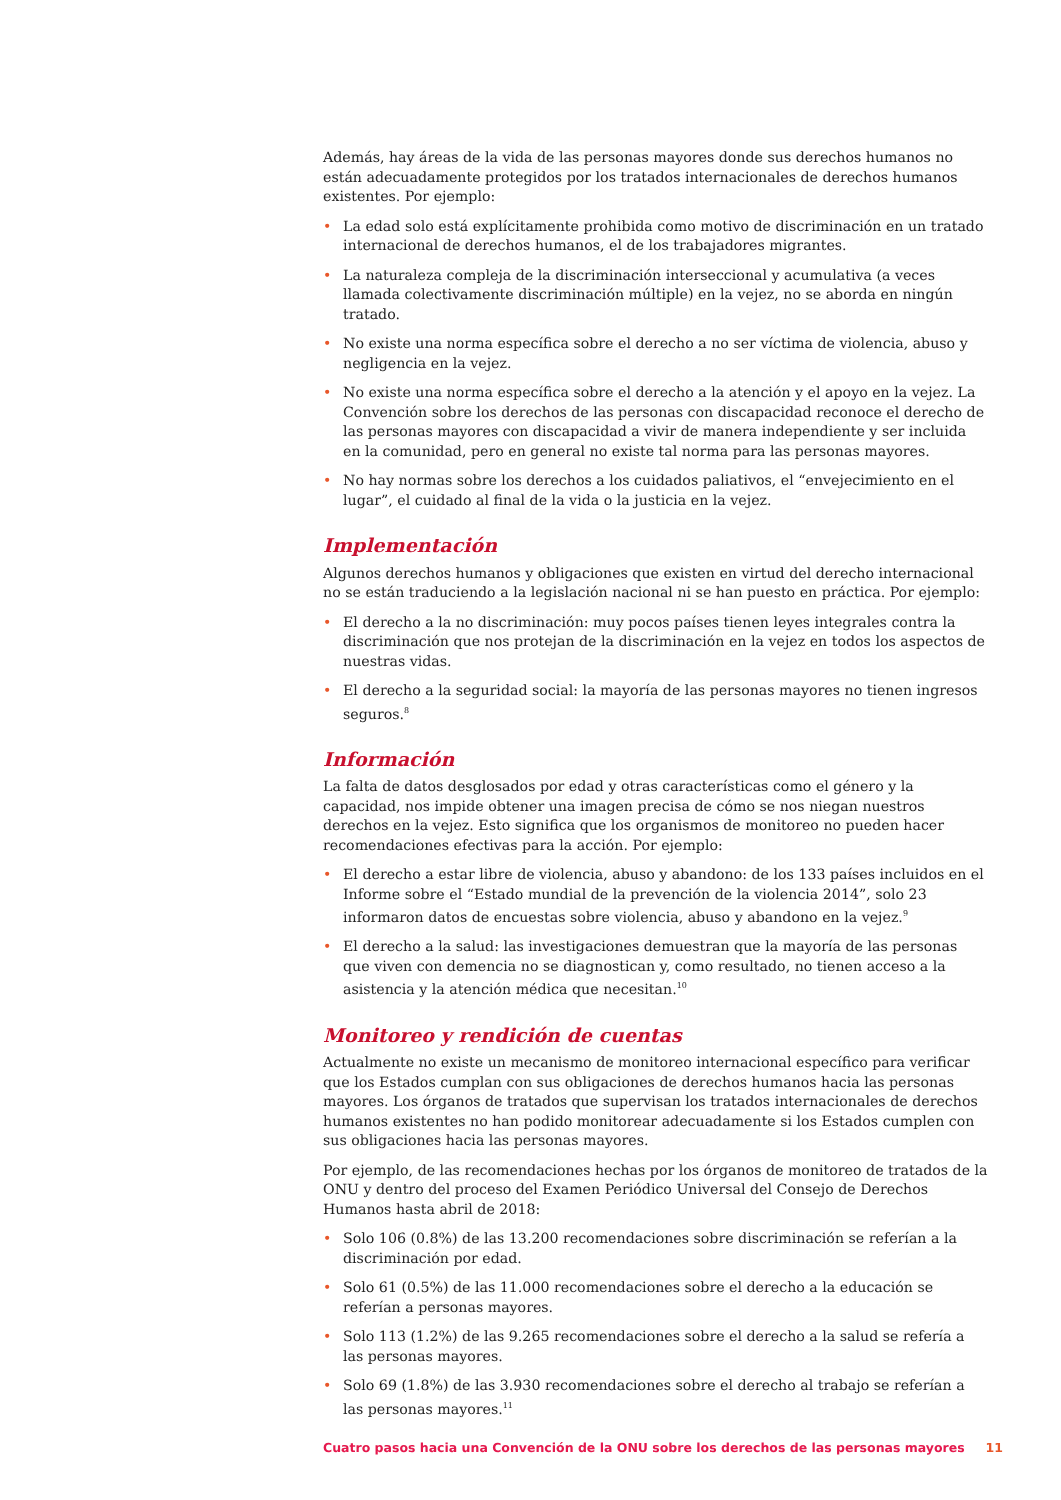Además, hay áreas de la vida de las personas mayores donde sus derechos humanos no están adecuadamente protegidos por los tratados internacionales de derechos humanos existentes. Por ejemplo:
• La edad solo está explícitamente prohibida como motivo de discriminación en un tratado internacional de derechos humanos, el de los trabajadores migrantes.
• La naturaleza compleja de la discriminación interseccional y acumulativa (a veces llamada colectivamente discriminación múltiple) en la vejez, no se aborda en ningún tratado.
• No existe una norma específica sobre el derecho a no ser víctima de violencia, abuso y negligencia en la vejez.
• No existe una norma específica sobre el derecho a la atención y el apoyo en la vejez. La Convención sobre los derechos de las personas con discapacidad reconoce el derecho de las personas mayores con discapacidad a vivir de manera independiente y ser incluida en la comunidad, pero en general no existe tal norma para las personas mayores.
• No hay normas sobre los derechos a los cuidados paliativos, el “envejecimiento en el lugar”, el cuidado al final de la vida o la justicia en la vejez.
Implementación
Algunos derechos humanos y obligaciones que existen en virtud del derecho internacional no se están traduciendo a la legislación nacional ni se han puesto en práctica. Por ejemplo:
• El derecho a la no discriminación: muy pocos países tienen leyes integrales contra la discriminación que nos protejan de la discriminación en la vejez en todos los aspectos de nuestras vidas.
• El derecho a la seguridad social: la mayoría de las personas mayores no tienen ingresos seguros.<sup>8</sup>
Información
La falta de datos desglosados por edad y otras características como el género y la capacidad, nos impide obtener una imagen precisa de cómo se nos niegan nuestros derechos en la vejez. Esto significa que los organismos de monitoreo no pueden hacer recomendaciones efectivas para la acción. Por ejemplo:
• El derecho a estar libre de violencia, abuso y abandono: de los 133 países incluidos en el Informe sobre el “Estado mundial de la prevención de la violencia 2014”, solo 23 informaron datos de encuestas sobre violencia, abuso y abandono en la vejez.<sup>9</sup>
• El derecho a la salud: las investigaciones demuestran que la mayoría de las personas que viven con demencia no se diagnostican y, como resultado, no tienen acceso a la asistencia y la atención médica que necesitan.<sup>10</sup>
Monitoreo y rendición de cuentas
Actualmente no existe un mecanismo de monitoreo internacional específico para verificar que los Estados cumplan con sus obligaciones de derechos humanos hacia las personas mayores. Los órganos de tratados que supervisan los tratados internacionales de derechos humanos existentes no han podido monitorear adecuadamente si los Estados cumplen con sus obligaciones hacia las personas mayores.
Por ejemplo, de las recomendaciones hechas por los órganos de monitoreo de tratados de la ONU y dentro del proceso del Examen Periódico Universal del Consejo de Derechos Humanos hasta abril de 2018:
• Solo 106 (0.8%) de las 13.200 recomendaciones sobre discriminación se referían a la discriminación por edad.
• Solo 61 (0.5%) de las 11.000 recomendaciones sobre el derecho a la educación se referían a personas mayores.
• Solo 113 (1.2%) de las 9.265 recomendaciones sobre el derecho a la salud se refería a las personas mayores.
• Solo 69 (1.8%) de las 3.930 recomendaciones sobre el derecho al trabajo se referían a las personas mayores.<sup>11</sup>
Cuatro pasos hacia una Convención de la ONU sobre los derechos de las personas mayores 11